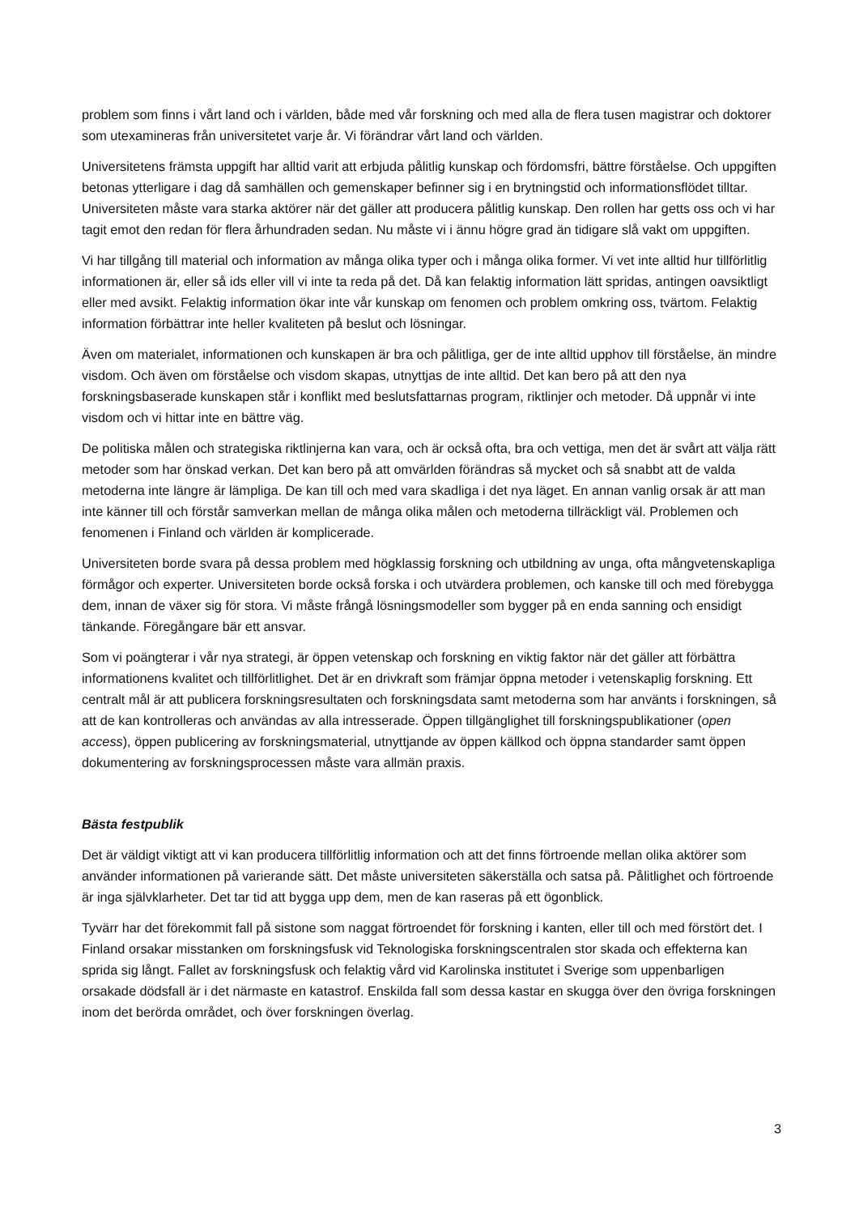problem som finns i vårt land och i världen, både med vår forskning och med alla de flera tusen magistrar och doktorer som utexamineras från universitetet varje år. Vi förändrar vårt land och världen.
Universitetens främsta uppgift har alltid varit att erbjuda pålitlig kunskap och fördomsfri, bättre förståelse. Och uppgiften betonas ytterligare i dag då samhällen och gemenskaper befinner sig i en brytningstid och informationsflödet tilltar. Universiteten måste vara starka aktörer när det gäller att producera pålitlig kunskap. Den rollen har getts oss och vi har tagit emot den redan för flera århundraden sedan. Nu måste vi i ännu högre grad än tidigare slå vakt om uppgiften.
Vi har tillgång till material och information av många olika typer och i många olika former. Vi vet inte alltid hur tillförlitlig informationen är, eller så ids eller vill vi inte ta reda på det. Då kan felaktig information lätt spridas, antingen oavsiktligt eller med avsikt. Felaktig information ökar inte vår kunskap om fenomen och problem omkring oss, tvärtom. Felaktig information förbättrar inte heller kvaliteten på beslut och lösningar.
Även om materialet, informationen och kunskapen är bra och pålitliga, ger de inte alltid upphov till förståelse, än mindre visdom. Och även om förståelse och visdom skapas, utnyttjas de inte alltid. Det kan bero på att den nya forskningsbaserade kunskapen står i konflikt med beslutsfattarnas program, riktlinjer och metoder. Då uppnår vi inte visdom och vi hittar inte en bättre väg.
De politiska målen och strategiska riktlinjerna kan vara, och är också ofta, bra och vettiga, men det är svårt att välja rätt metoder som har önskad verkan. Det kan bero på att omvärlden förändras så mycket och så snabbt att de valda metoderna inte längre är lämpliga. De kan till och med vara skadliga i det nya läget. En annan vanlig orsak är att man inte känner till och förstår samverkan mellan de många olika målen och metoderna tillräckligt väl. Problemen och fenomenen i Finland och världen är komplicerade.
Universiteten borde svara på dessa problem med högklassig forskning och utbildning av unga, ofta mångvetenskapliga förmågor och experter. Universiteten borde också forska i och utvärdera problemen, och kanske till och med förebygga dem, innan de växer sig för stora. Vi måste frångå lösningsmodeller som bygger på en enda sanning och ensidigt tänkande. Föregångare bär ett ansvar.
Som vi poängterar i vår nya strategi, är öppen vetenskap och forskning en viktig faktor när det gäller att förbättra informationens kvalitet och tillförlitlighet. Det är en drivkraft som främjar öppna metoder i vetenskaplig forskning. Ett centralt mål är att publicera forskningsresultaten och forskningsdata samt metoderna som har använts i forskningen, så att de kan kontrolleras och användas av alla intresserade. Öppen tillgänglighet till forskningspublikationer (open access), öppen publicering av forskningsmaterial, utnyttjande av öppen källkod och öppna standarder samt öppen dokumentering av forskningsprocessen måste vara allmän praxis.
Bästa festpublik
Det är väldigt viktigt att vi kan producera tillförlitlig information och att det finns förtroende mellan olika aktörer som använder informationen på varierande sätt. Det måste universiteten säkerställa och satsa på. Pålitlighet och förtroende är inga självklarheter. Det tar tid att bygga upp dem, men de kan raseras på ett ögonblick.
Tyvärr har det förekommit fall på sistone som naggat förtroendet för forskning i kanten, eller till och med förstört det. I Finland orsakar misstanken om forskningsfusk vid Teknologiska forskningscentralen stor skada och effekterna kan sprida sig långt. Fallet av forskningsfusk och felaktig vård vid Karolinska institutet i Sverige som uppenbarligen orsakade dödsfall är i det närmaste en katastrof. Enskilda fall som dessa kastar en skugga över den övriga forskningen inom det berörda området, och över forskningen överlag.
3